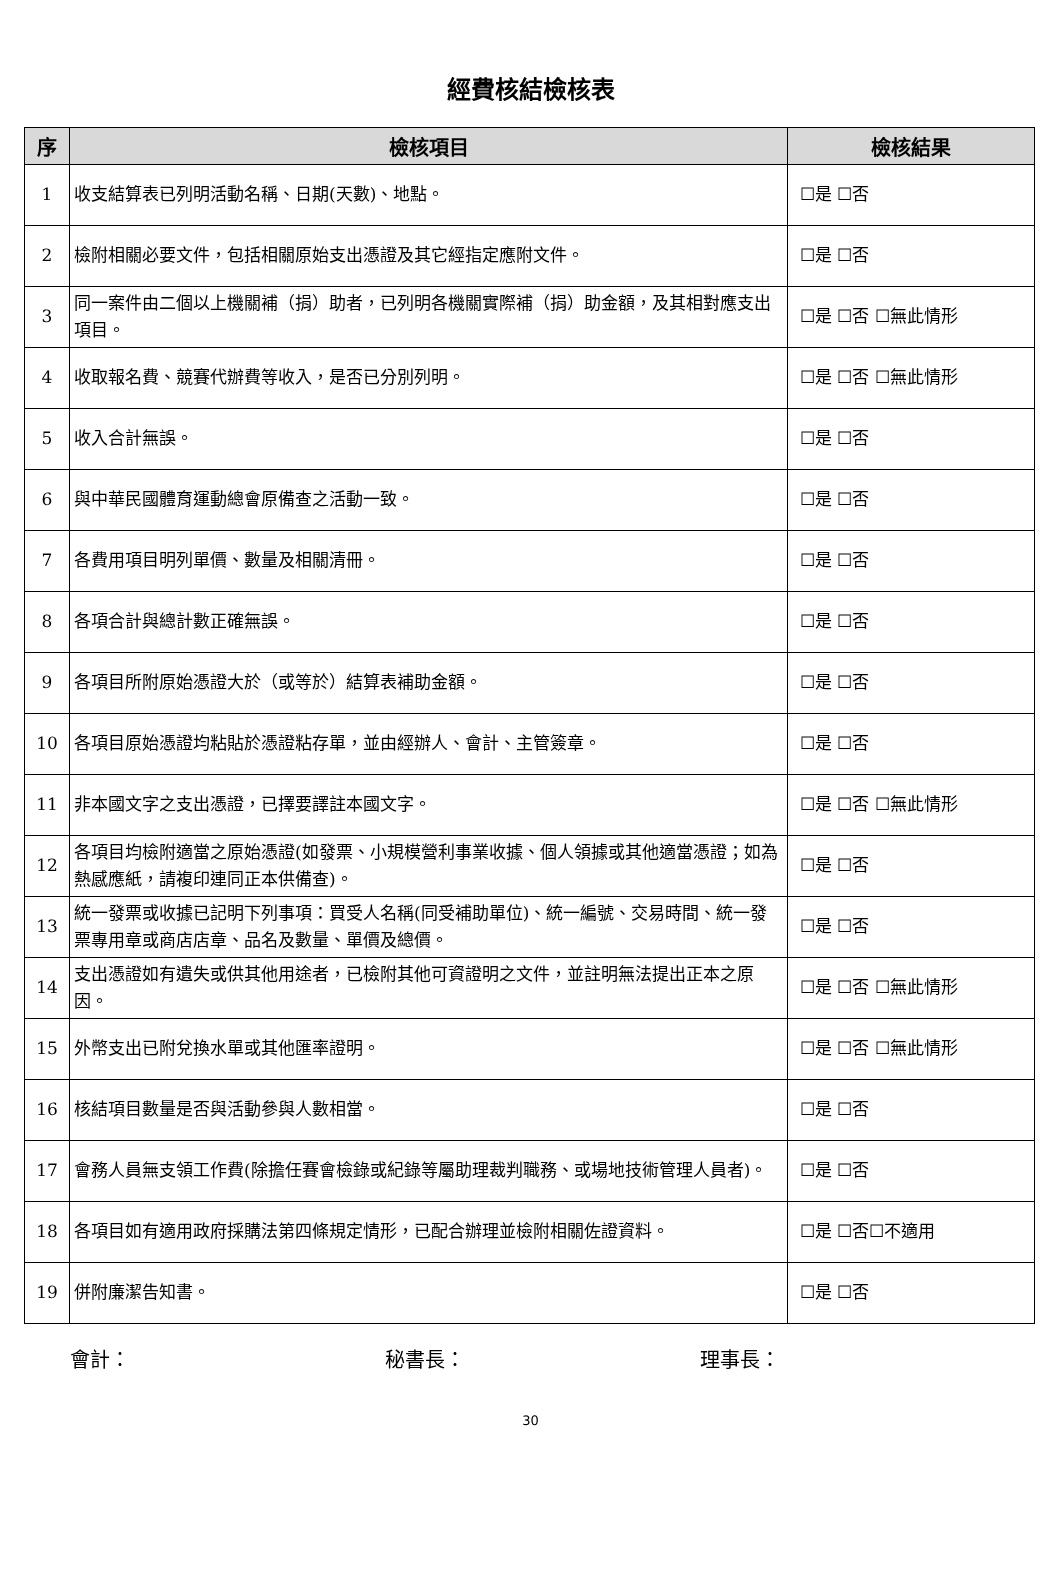經費核結檢核表
| 序 | 檢核項目 | 檢核結果 |
| --- | --- | --- |
| 1 | 收支結算表已列明活動名稱、日期(天數)、地點。 | ☐是 ☐否 |
| 2 | 檢附相關必要文件，包括相關原始支出憑證及其它經指定應附文件。 | ☐是 ☐否 |
| 3 | 同一案件由二個以上機關補（捐）助者，已列明各機關實際補（捐）助金額，及其相對應支出項目。 | ☐是 ☐否 ☐無此情形 |
| 4 | 收取報名費、競賽代辦費等收入，是否已分別列明。 | ☐是 ☐否 ☐無此情形 |
| 5 | 收入合計無誤。 | ☐是 ☐否 |
| 6 | 與中華民國體育運動總會原備查之活動一致。 | ☐是 ☐否 |
| 7 | 各費用項目明列單價、數量及相關清冊。 | ☐是 ☐否 |
| 8 | 各項合計與總計數正確無誤。 | ☐是 ☐否 |
| 9 | 各項目所附原始憑證大於（或等於）結算表補助金額。 | ☐是 ☐否 |
| 10 | 各項目原始憑證均粘貼於憑證粘存單，並由經辦人、會計、主管簽章。 | ☐是 ☐否 |
| 11 | 非本國文字之支出憑證，已擇要譯註本國文字。 | ☐是 ☐否 ☐無此情形 |
| 12 | 各項目均檢附適當之原始憑證(如發票、小規模營利事業收據、個人領據或其他適當憑證；如為熱感應紙，請複印連同正本供備查)。 | ☐是 ☐否 |
| 13 | 統一發票或收據已記明下列事項：買受人名稱(同受補助單位)、統一編號、交易時間、統一發票專用章或商店店章、品名及數量、單價及總價。 | ☐是 ☐否 |
| 14 | 支出憑證如有遺失或供其他用途者，已檢附其他可資證明之文件，並註明無法提出正本之原因。 | ☐是 ☐否 ☐無此情形 |
| 15 | 外幣支出已附兌換水單或其他匯率證明。 | ☐是 ☐否 ☐無此情形 |
| 16 | 核結項目數量是否與活動參與人數相當。 | ☐是 ☐否 |
| 17 | 會務人員無支領工作費(除擔任賽會檢錄或紀錄等屬助理裁判職務、或場地技術管理人員者)。 | ☐是 ☐否 |
| 18 | 各項目如有適用政府採購法第四條規定情形，已配合辦理並檢附相關佐證資料。 | ☐是 ☐否☐不適用 |
| 19 | 併附廉潔告知書。 | ☐是 ☐否 |
會計： 秘書長： 理事長：
30